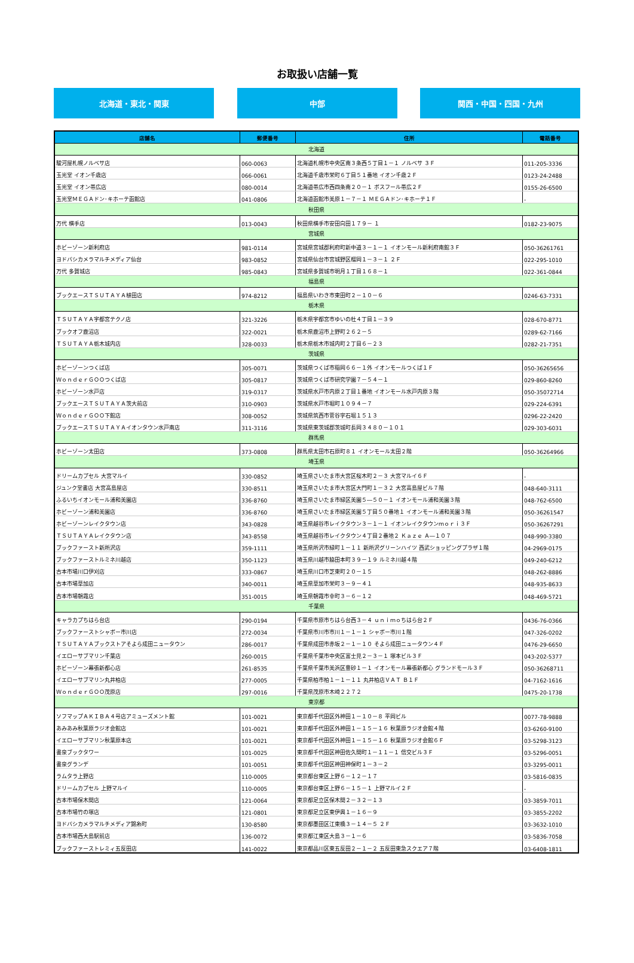お取扱い店舗一覧
北海道・東北・関東 中部 関西・中国・四国・九州
| 店舗名 | 郵便番号 | 住所 | 電話番号 |
| --- | --- | --- | --- |
| 北海道 | | | |
| 駿河屋札幌ノルベサ店 | 060-0063 | 北海道札幌市中央区南３条西５丁目１－１ ノルベサ ３Ｆ | 011-205-3336 |
| 玉光堂 イオン千歳店 | 066-0061 | 北海道千歳市栄町６丁目５１番地 イオン千歳２Ｆ | 0123-24-2488 |
| 玉光堂 イオン帯広店 | 080-0014 | 北海道帯広市西四条南２０－１ ボスフール帯広２Ｆ | 0155-26-6500 |
| 玉光堂ＭＥＧＡドン･キホーテ函館店 | 041-0806 | 北海道函館市美原１－７－１ ＭＥＧＡドン･キホーテ１Ｆ | - |
| 秋田県 | | | |
| 万代 横手店 | 013-0043 | 秋田県横手市安田向田１７９－ １ | 0182-23-9075 |
| 宮城県 | | | |
| ホビーゾーン新利府店 | 981-0114 | 宮城県宮城郡利府町新中道３－１－１ イオンモール新利府南館３Ｆ | 050-36261761 |
| ヨドバシカメラマルチメディア仙台 | 983-0852 | 宮城県仙台市宮城野区榴岡１－３－１ ２Ｆ | 022-295-1010 |
| 万代 多賀城店 | 985-0843 | 宮城県多賀城市明月１丁目１６８－１ | 022-361-0844 |
| 福島県 | | | |
| ブックエースＴＳＵＴＡＹＡ植田店 | 974-8212 | 福島県いわき市東田町２－１０－６ | 0246-63-7331 |
| 栃木県 | | | |
| ＴＳＵＴＡＹＡ宇都宮テクノ店 | 321-3226 | 栃木県宇都宮市ゆいの杜４丁目１－３９ | 028-670-8771 |
| ブックオフ鹿沼店 | 322-0021 | 栃木県鹿沼市上野町２６２－５ | 0289-62-7166 |
| ＴＳＵＴＡＹＡ栃木城内店 | 328-0033 | 栃木県栃木市城内町２丁目６－２３ | 0282-21-7351 |
| 茨城県 | | | |
| ホビーゾーンつくば店 | 305-0071 | 茨城県つくば市稲岡６６－１外 イオンモールつくば１Ｆ | 050-36265656 |
| ＷｏｎｄｅｒＧＯＯつくば店 | 305-0817 | 茨城県つくば市研究学園７－５４－１ | 029-860-8260 |
| ホビーゾーン水戸店 | 319-0317 | 茨城県水戸市内原２丁目１番地 イオンモール水戸内原３階 | 050-35072714 |
| ブックエースＴＳＵＴＡＹＡ茨大前店 | 310-0903 | 茨城県水戸市堀町１０９４－７ | 029-224-6391 |
| ＷｏｎｄｅｒＧＯＯ下館店 | 308-0052 | 茨城県筑西市菅谷字石堀１５１３ | 0296-22-2420 |
| ブックエースＴＳＵＴＡＹＡイオンタウン水戸南店 | 311-3116 | 茨城県東茨城郡茨城町長岡３４８０－１０１ | 029-303-6031 |
| 群馬県 | | | |
| ホビーゾーン太田店 | 373-0808 | 群馬県太田市石原町８１ イオンモール太田２階 | 050-36264966 |
| 埼玉県 | | | |
| ドリームカプセル 大宮マルイ | 330-0852 | 埼玉県さいたま市大宮区桜木町２－３ 大宮マルイ６Ｆ | - |
| ジュンク堂書店 大宮高島屋店 | 330-8511 | 埼玉県さいたま市大宮区大門町１－３２ 大宮高島屋ビル７階 | 048-640-3111 |
| ふるいちイオンモール浦和美園店 | 336-8760 | 埼玉県さいたま市緑区美園５―５０－１ イオンモール浦和美園３階 | 048-762-6500 |
| ホビーゾーン浦和美園店 | 336-8760 | 埼玉県さいたま市緑区美園５丁目５０番地１ イオンモール浦和美園３階 | 050-36261547 |
| ホビーゾーンレイクタウン店 | 343-0828 | 埼玉県越谷市レイクタウン３－１－１ イオンレイクタウンｍｏｒｉ３Ｆ | 050-36267291 |
| ＴＳＵＴＡＹＡレイクタウン店 | 343-8558 | 埼玉県越谷市レイクタウン４丁目２番地２ Ｋａｚｅ Ａ―１０７ | 048-990-3380 |
| ブックファースト新所沢店 | 359-1111 | 埼玉県所沢市緑町１－１１ 新所沢グリーンハイツ 西武ショッピングプラザ１階 | 04-2969-0175 |
| ブックファーストルミネ川越店 | 350-1123 | 埼玉県川越市脇田本町３９－１９ ルミネ川越４階 | 049-240-6212 |
| 古本市場川口伊刈店 | 333-0867 | 埼玉県川口市芝東町２０－１５ | 048-262-8886 |
| 古本市場草加店 | 340-0011 | 埼玉県草加市栄町３－９－４１ | 048-935-8633 |
| 古本市場朝霞店 | 351-0015 | 埼玉県朝霞市幸町３－６－１２ | 048-469-5721 |
| 千葉県 | | | |
| キャラカプちはら台店 | 290-0194 | 千葉県市原市ちはら台西３－４ ｕｎｉｍｏちはら台２Ｆ | 0436-76-0366 |
| ブックファーストシャボー市川店 | 272-0034 | 千葉県市川市市川１－１－１ シャボー市川１階 | 047-326-0202 |
| ＴＳＵＴＡＹＡブックストアそよら成田ニュータウン | 286-0017 | 千葉県成田市赤坂２－１－１０ そよら成田ニュータウン４Ｆ | 0476-29-6650 |
| イエローサブマリン千葉店 | 260-0015 | 千葉県千葉市中央区富士見２－３－１ 塚本ビル３Ｆ | 043-202-5377 |
| ホビーゾーン幕張新都心店 | 261-8535 | 千葉県千葉市美浜区豊砂１－１ イオンモール幕張新都心 グランドモール３Ｆ | 050-36268711 |
| イエローサブマリン丸井柏店 | 277-0005 | 千葉県柏市柏１－１－１１ 丸井柏店ＶＡＴ Ｂ１Ｆ | 04-7162-1616 |
| ＷｏｎｄｅｒＧＯＯ茂原店 | 297-0016 | 千葉県茂原市木崎２２７２ | 0475-20-1738 |
| 東京都 | | | |
| ソフマップＡＫＩＢＡ４号店アミューズメント館 | 101-0021 | 東京都千代田区外神田１－１０－８ 平岡ビル | 0077-78-9888 |
| あみあみ秋葉原ラジオ会館店 | 101-0021 | 東京都千代田区外神田１－１５－１６ 秋葉原ラジオ会館４階 | 03-6260-9100 |
| イエローサブマリン秋葉原本店 | 101-0021 | 東京都千代田区外神田１－１５－１６ 秋葉原ラジオ会館６Ｆ | 03-5298-3123 |
| 書泉ブックタワー | 101-0025 | 東京都千代田区神田佐久間町１－１１－１ 信交ビル３Ｆ | 03-5296-0051 |
| 書泉グランデ | 101-0051 | 東京都千代田区神田神保町１－３－２ | 03-3295-0011 |
| ラムタラ上野店 | 110-0005 | 東京都台東区上野６－１２－１７ | 03-5816-0835 |
| ドリームカプセル 上野マルイ | 110-0005 | 東京都台東区上野６－１５－１ 上野マルイ２Ｆ | - |
| 古本市場保木間店 | 121-0064 | 東京都足立区保木間２－３２－１３ | 03-3859-7011 |
| 古本市場竹の塚店 | 121-0801 | 東京都足立区東伊興１－１６－９ | 03-3855-2202 |
| ヨドバシカメラマルチメディア錦糸町 | 130-8580 | 東京都墨田区江東橋３－１４－５ ２Ｆ | 03-3632-1010 |
| 古本市場西大島駅前店 | 136-0072 | 東京都江東区大島３－１－６ | 03-5836-7058 |
| ブックファーストレミィ五反田店 | 141-0022 | 東京都品川区東五反田２－１－２ 五反田東急スクエア７階 | 03-6408-1811 |